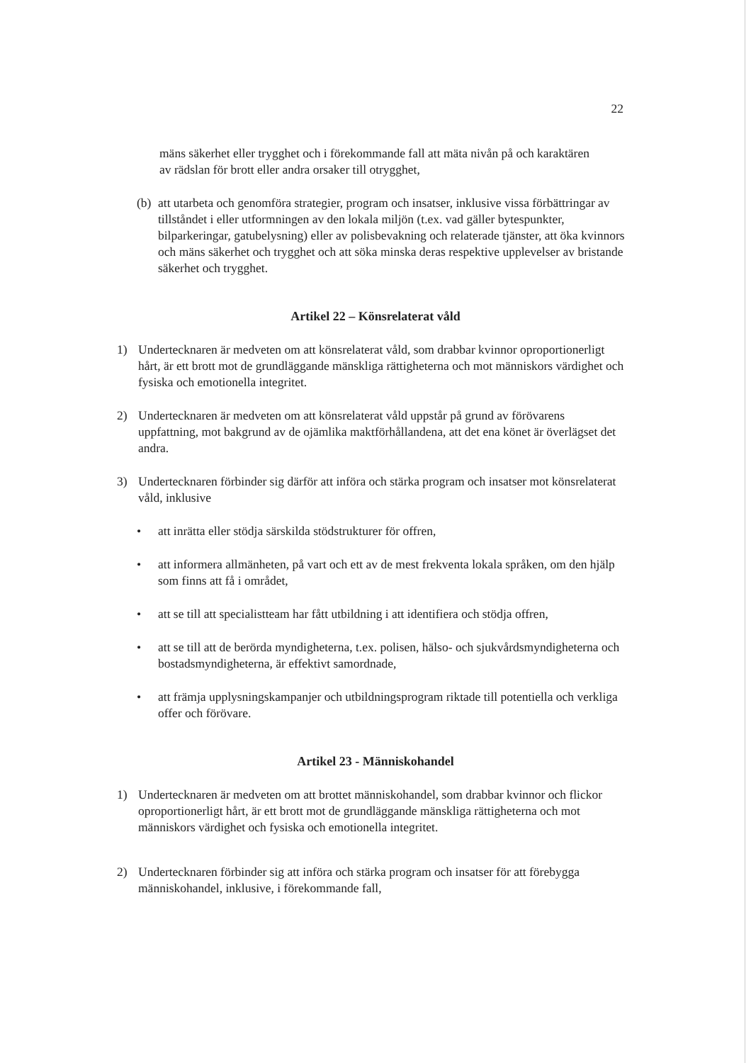22
mäns säkerhet eller trygghet och i förekommande fall att mäta nivån på och karaktären av rädslan för brott eller andra orsaker till otrygghet,
(b) att utarbeta och genomföra strategier, program och insatser, inklusive vissa förbättringar av tillståndet i eller utformningen av den lokala miljön (t.ex. vad gäller bytespunkter, bilparkeringar, gatubelysning) eller av polisbevakning och relaterade tjänster, att öka kvinnors och mäns säkerhet och trygghet och att söka minska deras respektive upplevelser av bristande säkerhet och trygghet.
Artikel 22 – Könsrelaterat våld
1) Undertecknaren är medveten om att könsrelaterat våld, som drabbar kvinnor oproportionerligt hårt, är ett brott mot de grundläggande mänskliga rättigheterna och mot människors värdighet och fysiska och emotionella integritet.
2) Undertecknaren är medveten om att könsrelaterat våld uppstår på grund av förövarens uppfattning, mot bakgrund av de ojämlika maktförhållandena, att det ena könet är överlägset det andra.
3) Undertecknaren förbinder sig därför att införa och stärka program och insatser mot könsrelaterat våld, inklusive
• att inrätta eller stödja särskilda stödstrukturer för offren,
• att informera allmänheten, på vart och ett av de mest frekventa lokala språken, om den hjälp som finns att få i området,
• att se till att specialistteam har fått utbildning i att identifiera och stödja offren,
• att se till att de berörda myndigheterna, t.ex. polisen, hälso- och sjukvårdsmyndigheterna och bostadsmyndigheterna, är effektivt samordnade,
• att främja upplysningskampanjer och utbildningsprogram riktade till potentiella och verkliga offer och förövare.
Artikel 23 - Människohandel
1) Undertecknaren är medveten om att brottet människohandel, som drabbar kvinnor och flickor oproportionerligt hårt, är ett brott mot de grundläggande mänskliga rättigheterna och mot människors värdighet och fysiska och emotionella integritet.
2) Undertecknaren förbinder sig att införa och stärka program och insatser för att förebygga människohandel, inklusive, i förekommande fall,